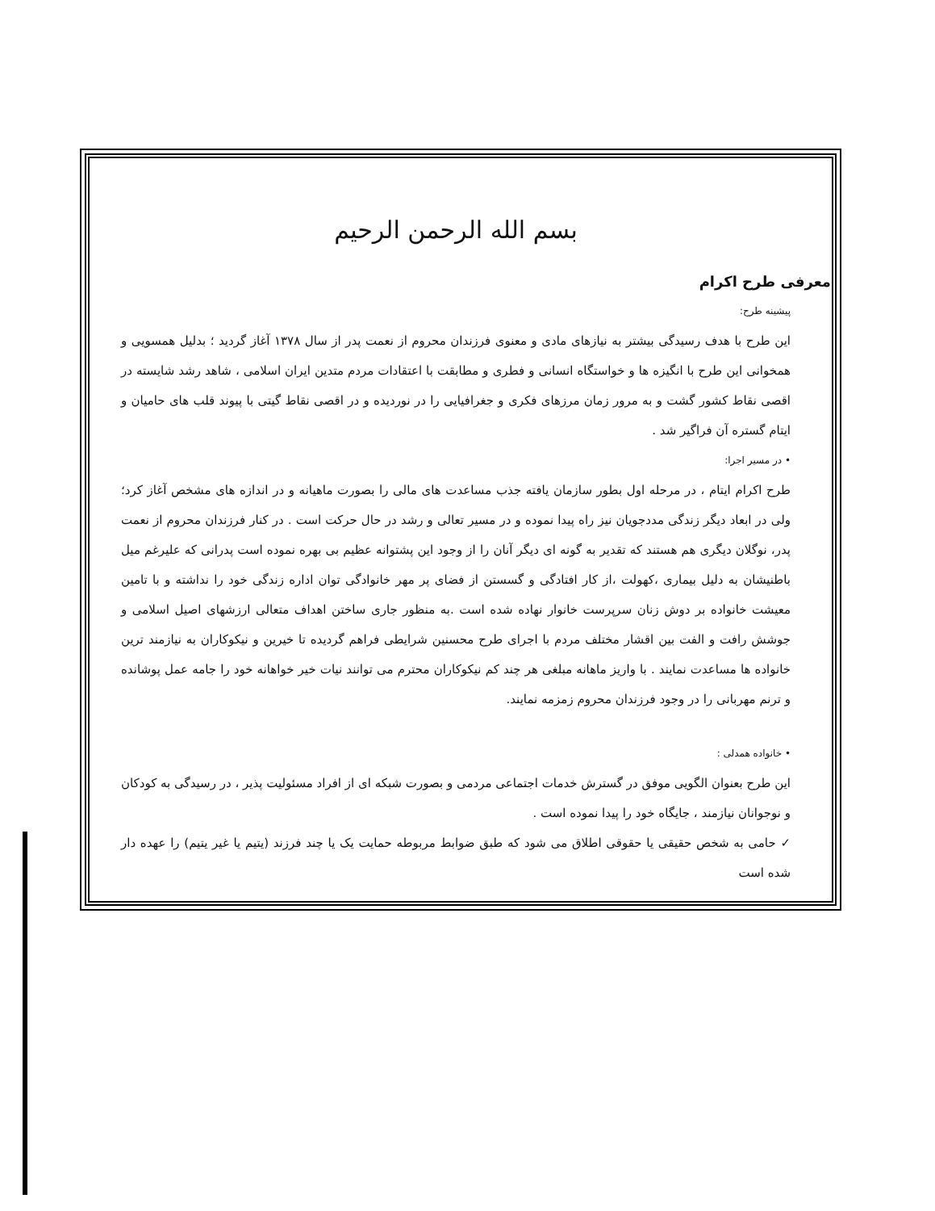بسم الله الرحمن الرحیم
معرفی طرح اکرام
پیشینه طرح:
این طرح با هدف رسیدگی بیشتر به نیازهای مادی و معنوی فرزندان محروم از نعمت پدر از سال ۱۳۷۸ آغاز گردید ؛ بدلیل همسویی و همخوانی این طرح با انگیزه ها و خواستگاه انسانی و فطری و مطابقت با اعتقادات مردم متدین ایران اسلامی ، شاهد رشد شایسته در اقصی نقاط کشور گشت و به مرور زمان مرزهای فکری و جغرافیایی را در نوردیده و در اقصی نقاط گیتی با پیوند قلب های حامیان و ایتام گستره آن فراگیر شد .
• در مسیر اجرا:
طرح اکرام ایتام ، در مرحله اول بطور سازمان یافته جذب مساعدت های مالی را بصورت ماهیانه و در اندازه های مشخص آغاز کرد؛ ولی در ابعاد دیگر زندگی مددجویان نیز راه پیدا نموده و در مسیر تعالی و رشد در حال حرکت است . در کنار فرزندان محروم از نعمت پدر، نوگلان دیگری هم هستند که تقدیر به گونه ای دیگر آنان را از وجود این پشتوانه عظیم بی بهره نموده است پدرانی که علیرغم میل باطنیشان به دلیل بیماری ،کهولت ،از کار افتادگی و گسستن از فضای پر مهر خانوادگی توان اداره زندگی خود را نداشته و با تامین معیشت خانواده بر دوش زنان سرپرست خانوار نهاده شده است .به منظور جاری ساختن اهداف متعالی ارزشهای اصیل اسلامی و جوشش رافت و الفت بین اقشار مختلف مردم با اجرای طرح محسنین شرایطی فراهم گردیده تا خیرین و نیکوکاران به نیازمند ترین خانواده ها مساعدت نمایند . با واریز ماهانه مبلغی هر چند کم نیکوکاران محترم می توانند نیات خیر خواهانه خود را جامه عمل پوشانده و ترنم مهربانی را در وجود فرزندان محروم زمزمه نمایند.
• خانواده همدلی :
این طرح بعنوان الگویی موفق در گسترش خدمات اجتماعی مردمی و بصورت شبکه ای از افراد مسئولیت پذیر ، در رسیدگی به کودکان و نوجوانان نیازمند ، جایگاه خود را پیدا نموده است .
✓ حامی به شخص حقیقی یا حقوقی اطلاق می شود که طبق ضوابط مربوطه حمایت یک یا چند فرزند (یتیم یا غیر یتیم) را عهده دار شده است